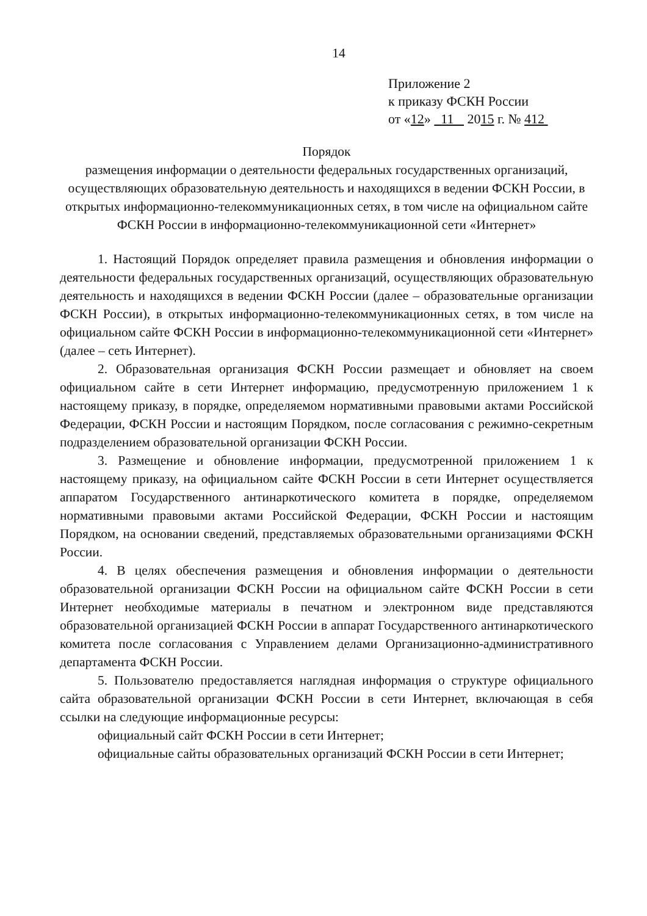14
Приложение 2
к приказу ФСКН России
от «12» 11 2015 г. № 412
Порядок
размещения информации о деятельности федеральных государственных организаций, осуществляющих образовательную деятельность и находящихся в ведении ФСКН России, в открытых информационно-телекоммуникационных сетях, в том числе на официальном сайте ФСКН России в информационно-телекоммуникационной сети «Интернет»
1. Настоящий Порядок определяет правила размещения и обновления информации о деятельности федеральных государственных организаций, осуществляющих образовательную деятельность и находящихся в ведении ФСКН России (далее – образовательные организации ФСКН России), в открытых информационно-телекоммуникационных сетях, в том числе на официальном сайте ФСКН России в информационно-телекоммуникационной сети «Интернет» (далее – сеть Интернет).
2. Образовательная организация ФСКН России размещает и обновляет на своем официальном сайте в сети Интернет информацию, предусмотренную приложением 1 к настоящему приказу, в порядке, определяемом нормативными правовыми актами Российской Федерации, ФСКН России и настоящим Порядком, после согласования с режимно-секретным подразделением образовательной организации ФСКН России.
3. Размещение и обновление информации, предусмотренной приложением 1 к настоящему приказу, на официальном сайте ФСКН России в сети Интернет осуществляется аппаратом Государственного антинаркотического комитета в порядке, определяемом нормативными правовыми актами Российской Федерации, ФСКН России и настоящим Порядком, на основании сведений, представляемых образовательными организациями ФСКН России.
4. В целях обеспечения размещения и обновления информации о деятельности образовательной организации ФСКН России на официальном сайте ФСКН России в сети Интернет необходимые материалы в печатном и электронном виде представляются образовательной организацией ФСКН России в аппарат Государственного антинаркотического комитета после согласования с Управлением делами Организационно-административного департамента ФСКН России.
5. Пользователю предоставляется наглядная информация о структуре официального сайта образовательной организации ФСКН России в сети Интернет, включающая в себя ссылки на следующие информационные ресурсы:
официальный сайт ФСКН России в сети Интернет;
официальные сайты образовательных организаций ФСКН России в сети Интернет;